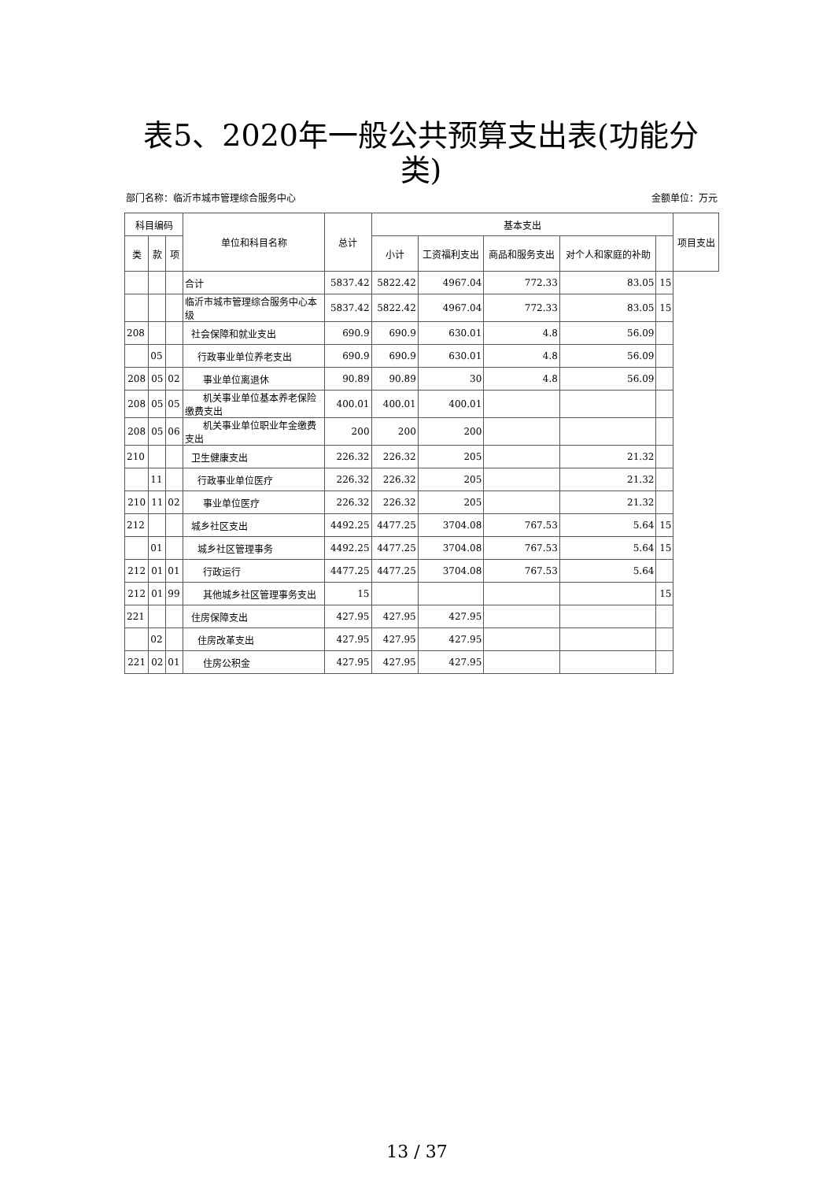表5、2020年一般公共预算支出表(功能分类)
部门名称：临沂市城市管理综合服务中心 金额单位：万元
| 科目编码 | | | 单位和科目名称 | 总计 | 基本支出 | | | | | 项目支出 |
| --- | --- | --- | --- | --- | --- | --- | --- | --- | --- | --- |
| 类 | 款 | 项 | | | 小计 | 工资福利支出 | 商品和服务支出 | 对个人和家庭的补助 | | |
| | | | 合计 | 5837.42 | 5822.42 | 4967.04 | 772.33 | 83.05 | 15 | |
| | | | 临沂市城市管理综合服务中心本级 | 5837.42 | 5822.42 | 4967.04 | 772.33 | 83.05 | 15 | |
| 208 | | | 社会保障和就业支出 | 690.9 | 690.9 | 630.01 | 4.8 | 56.09 | | |
| | 05 | | 行政事业单位养老支出 | 690.9 | 690.9 | 630.01 | 4.8 | 56.09 | | |
| 208 | 05 | 02 | 事业单位离退休 | 90.89 | 90.89 | 30 | 4.8 | 56.09 | | |
| 208 | 05 | 05 | 机关事业单位基本养老保险缴费支出 | 400.01 | 400.01 | 400.01 | | | | |
| 208 | 05 | 06 | 机关事业单位职业年金缴费支出 | 200 | 200 | 200 | | | | |
| 210 | | | 卫生健康支出 | 226.32 | 226.32 | 205 | | 21.32 | | |
| | 11 | | 行政事业单位医疗 | 226.32 | 226.32 | 205 | | 21.32 | | |
| 210 | 11 | 02 | 事业单位医疗 | 226.32 | 226.32 | 205 | | 21.32 | | |
| 212 | | | 城乡社区支出 | 4492.25 | 4477.25 | 3704.08 | 767.53 | 5.64 | 15 | |
| | 01 | | 城乡社区管理事务 | 4492.25 | 4477.25 | 3704.08 | 767.53 | 5.64 | 15 | |
| 212 | 01 | 01 | 行政运行 | 4477.25 | 4477.25 | 3704.08 | 767.53 | 5.64 | | |
| 212 | 01 | 99 | 其他城乡社区管理事务支出 | 15 | | | | | 15 | |
| 221 | | | 住房保障支出 | 427.95 | 427.95 | 427.95 | | | | |
| | 02 | | 住房改革支出 | 427.95 | 427.95 | 427.95 | | | | |
| 221 | 02 | 01 | 住房公积金 | 427.95 | 427.95 | 427.95 | | | | |
13 / 37